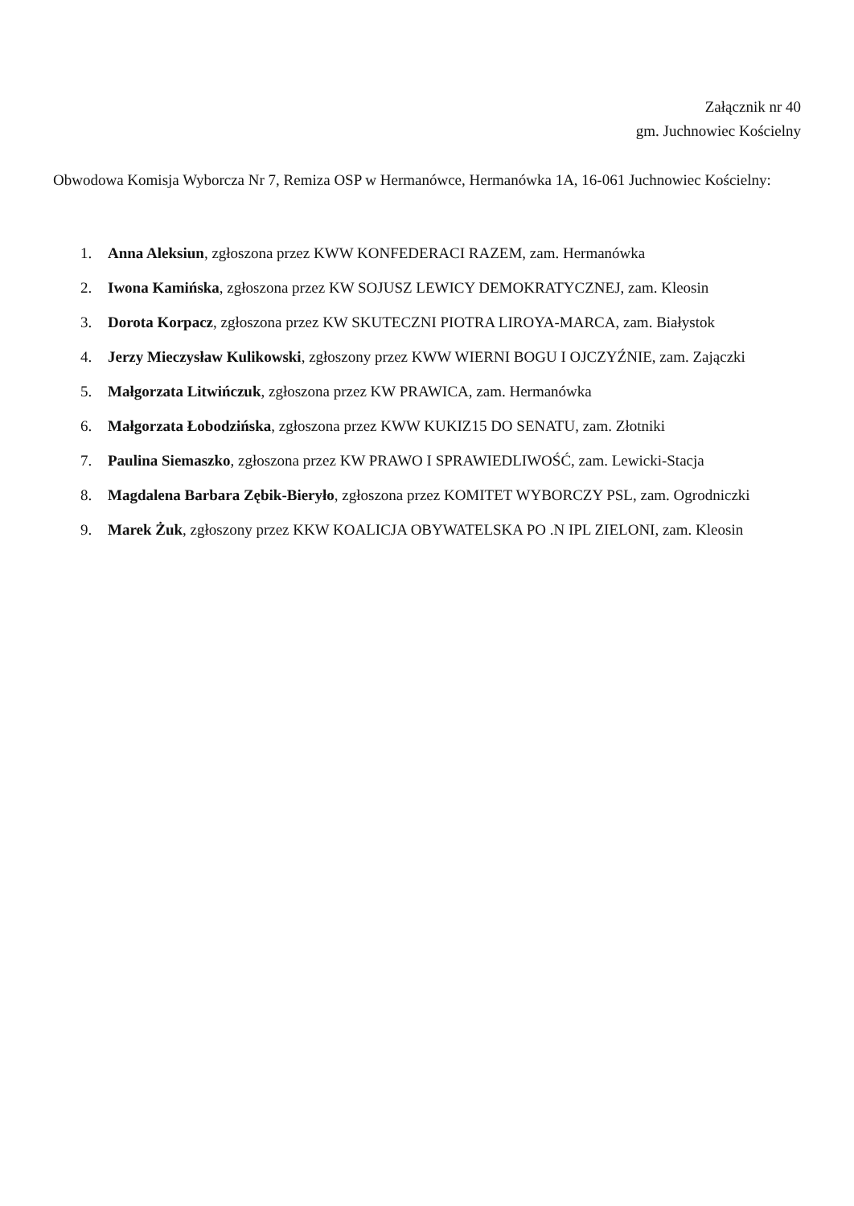Załącznik nr 40
gm. Juchnowiec Kościelny
Obwodowa Komisja Wyborcza Nr 7, Remiza OSP w Hermanówce, Hermanówka 1A, 16-061 Juchnowiec Kościelny:
1. Anna Aleksiun, zgłoszona przez KWW KONFEDERACI RAZEM, zam. Hermanówka
2. Iwona Kamińska, zgłoszona przez KW SOJUSZ LEWICY DEMOKRATYCZNEJ, zam. Kleosin
3. Dorota Korpacz, zgłoszona przez KW SKUTECZNI PIOTRA LIROYA-MARCA, zam. Białystok
4. Jerzy Mieczysław Kulikowski, zgłoszony przez KWW WIERNI BOGU I OJCZYŹNIE, zam. Zajączki
5. Małgorzata Litwińczuk, zgłoszona przez KW PRAWICA, zam. Hermanówka
6. Małgorzata Łobodzińska, zgłoszona przez KWW KUKIZ15 DO SENATU, zam. Złotniki
7. Paulina Siemaszko, zgłoszona przez KW PRAWO I SPRAWIEDLIWOŚĆ, zam. Lewicki-Stacja
8. Magdalena Barbara Zębik-Bieryło, zgłoszona przez KOMITET WYBORCZY PSL, zam. Ogrodniczki
9. Marek Żuk, zgłoszony przez KKW KOALICJA OBYWATELSKA PO .N IPL ZIELONI, zam. Kleosin